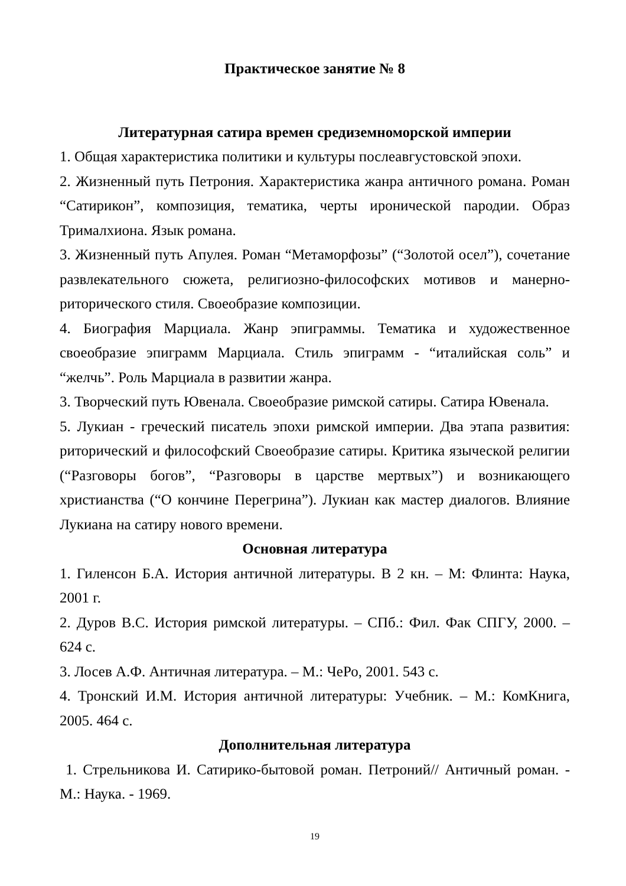Практическое занятие № 8
Литературная сатира времен средиземноморской империи
1. Общая характеристика политики и культуры послеавгустовской эпохи.
2. Жизненный путь Петрония. Характеристика жанра античного романа. Роман “Сатирикон”, композиция, тематика, черты иронической пародии. Образ Трималхиона. Язык романа.
3. Жизненный путь Апулея. Роман “Метаморфозы” (“Золотой осел”), сочетание развлекательного сюжета, религиозно-философских мотивов и манерно-риторического стиля. Своеобразие композиции.
4. Биография Марциала. Жанр эпиграммы. Тематика и художественное своеобразие эпиграмм Марциала. Стиль эпиграмм - “италийская соль” и “желчь”. Роль Марциала в развитии жанра.
3. Творческий путь Ювенала. Своеобразие римской сатиры. Сатира Ювенала.
5. Лукиан - греческий писатель эпохи римской империи. Два этапа развития: риторический и философский Своеобразие сатиры. Критика языческой религии (“Разговоры богов”, “Разговоры в царстве мертвых”) и возникающего христианства (“О кончине Перегрина”). Лукиан как мастер диалогов. Влияние Лукиана на сатиру нового времени.
Основная литература
1. Гиленсон Б.А. История античной литературы. В 2 кн. – М: Флинта: Наука, 2001 г.
2. Дуров В.С. История римской литературы. – СПб.: Фил. Фак СПГУ, 2000. – 624 с.
3. Лосев А.Ф. Античная литература. – М.: ЧеРо, 2001. 543 с.
4. Тронский И.М. История античной литературы: Учебник. – М.: КомКнига, 2005. 464 с.
Дополнительная литература
1. Стрельникова И. Сатирико-бытовой роман. Петроний// Античный роман. - М.: Наука. - 1969.
19